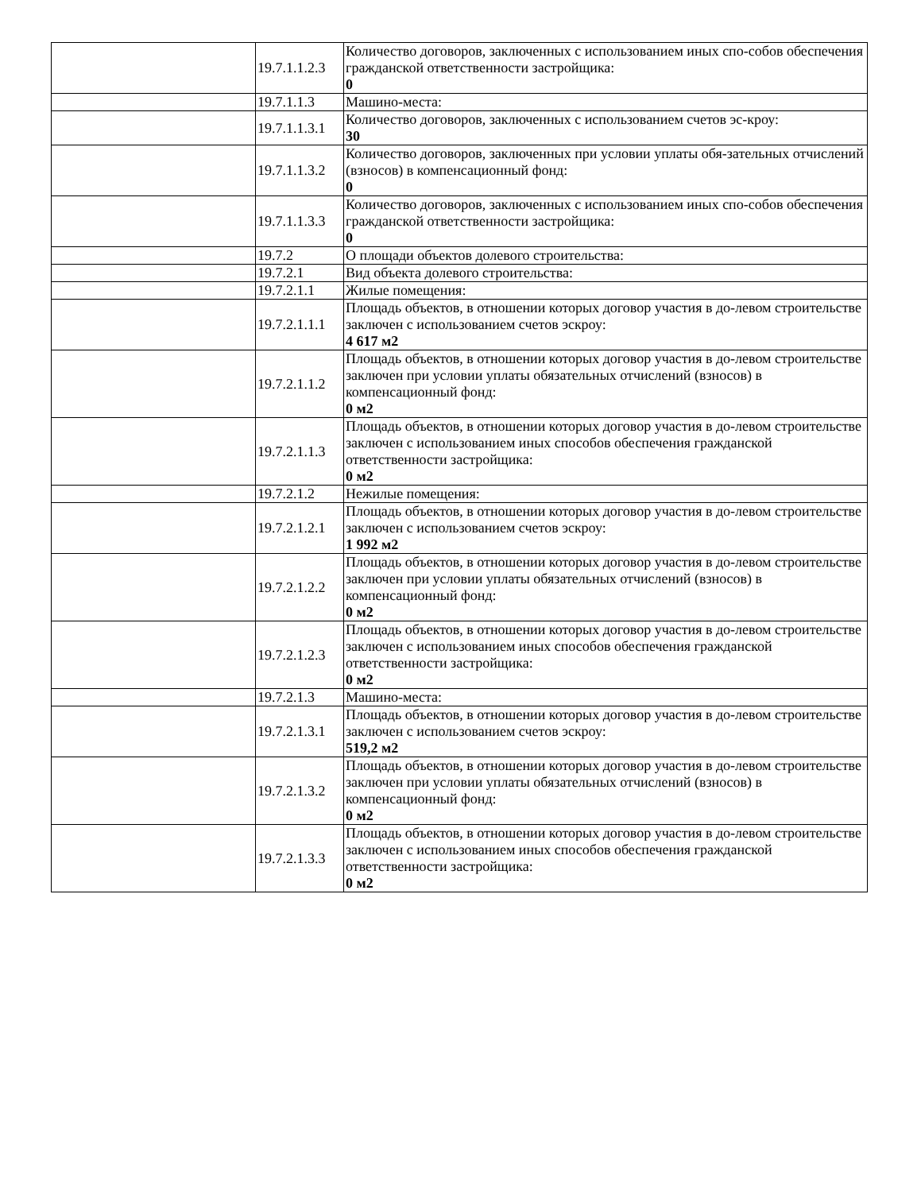| | 19.7.1.1.2.3 | Количество договоров, заключенных с использованием иных спо-собов обеспечения гражданской ответственности застройщика: 0 |
| | 19.7.1.1.3 | Машино-места: |
| | 19.7.1.1.3.1 | Количество договоров, заключенных с использованием счетов эс-кроу: 30 |
| | 19.7.1.1.3.2 | Количество договоров, заключенных при условии уплаты обя-зательных отчислений (взносов) в компенсационный фонд: 0 |
| | 19.7.1.1.3.3 | Количество договоров, заключенных с использованием иных спо-собов обеспечения гражданской ответственности застройщика: 0 |
| | 19.7.2 | О площади объектов долевого строительства: |
| | 19.7.2.1 | Вид объекта долевого строительства: |
| | 19.7.2.1.1 | Жилые помещения: |
| | 19.7.2.1.1.1 | Площадь объектов, в отношении которых договор участия в до-левом строительстве заключен с использованием счетов эскроу: 4 617 м2 |
| | 19.7.2.1.1.2 | Площадь объектов, в отношении которых договор участия в до-левом строительстве заключен при условии уплаты обязательных отчислений (взносов) в компенсационный фонд: 0 м2 |
| | 19.7.2.1.1.3 | Площадь объектов, в отношении которых договор участия в до-левом строительстве заключен с использованием иных способов обеспечения гражданской ответственности застройщика: 0 м2 |
| | 19.7.2.1.2 | Нежилые помещения: |
| | 19.7.2.1.2.1 | Площадь объектов, в отношении которых договор участия в до-левом строительстве заключен с использованием счетов эскроу: 1 992 м2 |
| | 19.7.2.1.2.2 | Площадь объектов, в отношении которых договор участия в до-левом строительстве заключен при условии уплаты обязательных отчислений (взносов) в компенсационный фонд: 0 м2 |
| | 19.7.2.1.2.3 | Площадь объектов, в отношении которых договор участия в до-левом строительстве заключен с использованием иных способов обеспечения гражданской ответственности застройщика: 0 м2 |
| | 19.7.2.1.3 | Машино-места: |
| | 19.7.2.1.3.1 | Площадь объектов, в отношении которых договор участия в до-левом строительстве заключен с использованием счетов эскроу: 519,2 м2 |
| | 19.7.2.1.3.2 | Площадь объектов, в отношении которых договор участия в до-левом строительстве заключен при условии уплаты обязательных отчислений (взносов) в компенсационный фонд: 0 м2 |
| | 19.7.2.1.3.3 | Площадь объектов, в отношении которых договор участия в до-левом строительстве заключен с использованием иных способов обеспечения гражданской ответственности застройщика: 0 м2 |